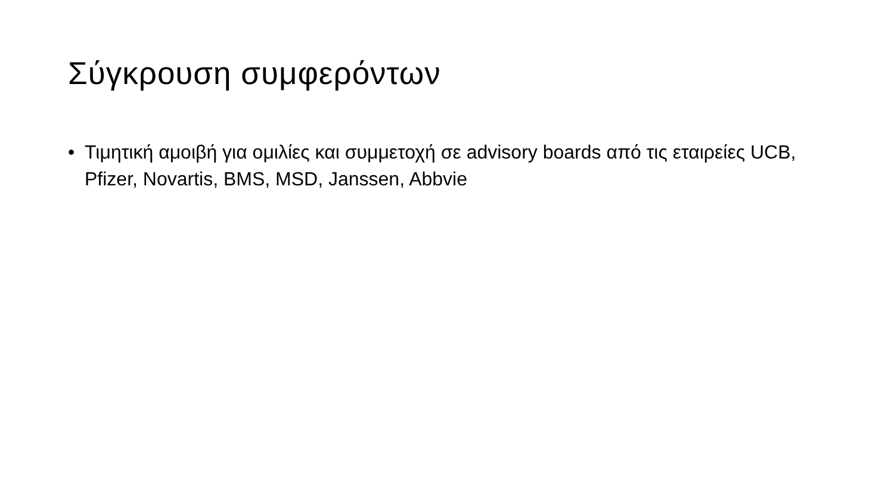Σύγκρουση συμφερόντων
• Τιμητική αμοιβή για ομιλίες και συμμετοχή σε advisory boards από τις εταιρείες UCB, Pfizer, Novartis, BMS, MSD, Janssen, Abbvie